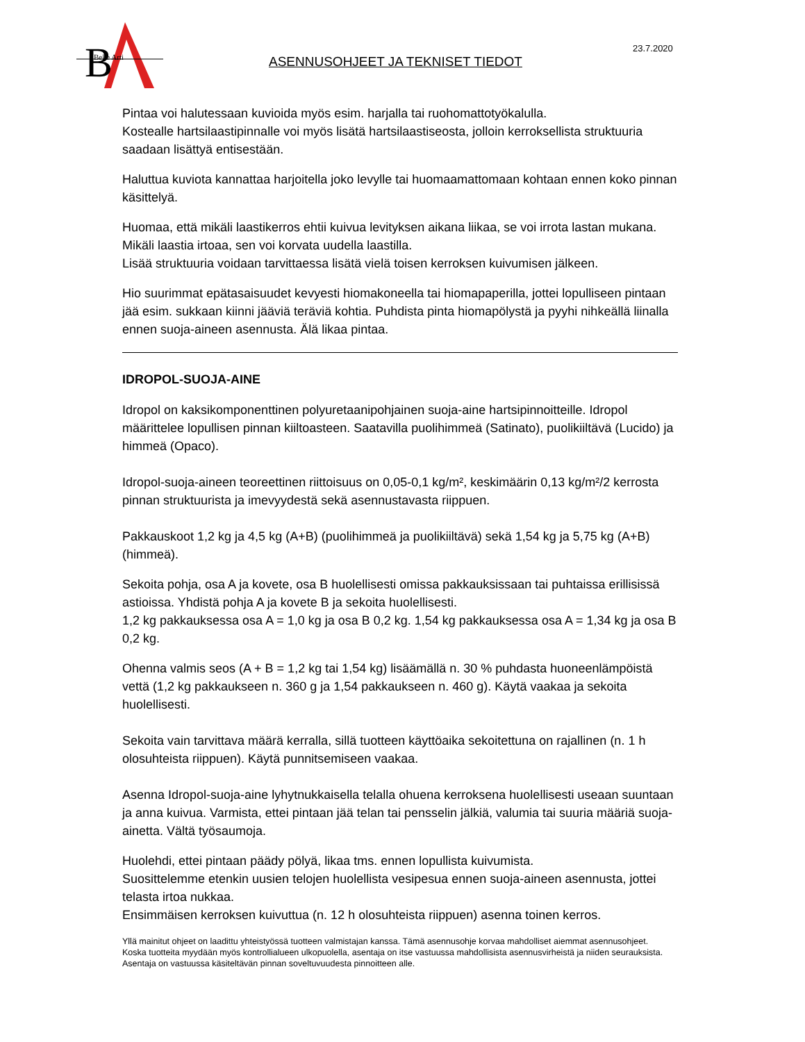B
Belle Arti
ASENNUSOHJEET JA TEKNISET TIEDOT
23.7.2020
Pintaa voi halutessaan kuvioida myös esim. harjalla tai ruohomattotyökalulla.
Kostealle hartsilaastipinnalle voi myös lisätä hartsilaastiseosta, jolloin kerroksellista struktuuria saadaan lisättyä entisestään.
Haluttua kuviota kannattaa harjoitella joko levylle tai huomaamattomaan kohtaan ennen koko pinnan käsittelyä.
Huomaa, että mikäli laastikerros ehtii kuivua levityksen aikana liikaa, se voi irrota lastan mukana. Mikäli laastia irtoaa, sen voi korvata uudella laastilla.
Lisää struktuuria voidaan tarvittaessa lisätä vielä toisen kerroksen kuivumisen jälkeen.
Hio suurimmat epätasaisuudet kevyesti hiomakoneella tai hiomapaperilla, jottei lopulliseen pintaan jää esim. sukkaan kiinni jääviä teräviä kohtia. Puhdista pinta hiomapölystä ja pyyhi nihkeällä liinalla ennen suoja-aineen asennusta. Älä likaa pintaa.
IDROPOL-SUOJA-AINE
Idropol on kaksikomponenttinen polyuretaanipohjainen suoja-aine hartsipinnoitteille. Idropol määrittelee lopullisen pinnan kiiltoasteen. Saatavilla puolihimmeä (Satinato), puolikiiltävä (Lucido) ja himmeä (Opaco).
Idropol-suoja-aineen teoreettinen riittoisuus on 0,05-0,1 kg/m², keskimäärin 0,13 kg/m²/2 kerrosta pinnan struktuurista ja imevyydestä sekä asennustavasta riippuen.
Pakkauskoot 1,2 kg ja 4,5 kg (A+B) (puolihimmeä ja puolikiiltävä) sekä 1,54 kg ja 5,75 kg (A+B) (himmeä).
Sekoita pohja, osa A ja kovete, osa B huolellisesti omissa pakkauksissaan tai puhtaissa erillisissä astioissa. Yhdistä pohja A ja kovete B ja sekoita huolellisesti.
1,2 kg pakkauksessa osa A = 1,0 kg ja osa B 0,2 kg. 1,54 kg pakkauksessa osa A = 1,34 kg ja osa B 0,2 kg.
Ohenna valmis seos (A + B = 1,2 kg tai 1,54 kg) lisäämällä n. 30 % puhdasta huoneenlämpöistä vettä (1,2 kg pakkaukseen n. 360 g ja 1,54 pakkaukseen n. 460 g). Käytä vaakaa ja sekoita huolellisesti.
Sekoita vain tarvittava määrä kerralla, sillä tuotteen käyttöaika sekoitettuna on rajallinen (n. 1 h olosuhteista riippuen). Käytä punnitsemiseen vaakaa.
Asenna Idropol-suoja-aine lyhytnukkaisella telalla ohuena kerroksena huolellisesti useaan suuntaan ja anna kuivua. Varmista, ettei pintaan jää telan tai pensselin jälkiä, valumia tai suuria määriä suoja-ainetta. Vältä työsaumoja.
Huolehdi, ettei pintaan päädy pölyä, likaa tms. ennen lopullista kuivumista.
Suosittelemme etenkin uusien telojen huolellista vesipesua ennen suoja-aineen asennusta, jottei telasta irtoa nukkaa.
Ensimmäisen kerroksen kuivuttua (n. 12 h olosuhteista riippuen) asenna toinen kerros.
Yllä mainitut ohjeet on laadittu yhteistyössä tuotteen valmistajan kanssa. Tämä asennusohje korvaa mahdolliset aiemmat asennusohjeet.
Koska tuotteita myydään myös kontrollialueen ulkopuolella, asentaja on itse vastuussa mahdollisista asennusvirheistä ja niiden seurauksista.
Asentaja on vastuussa käsiteltävän pinnan soveltuvuudesta pinnoitteen alle.